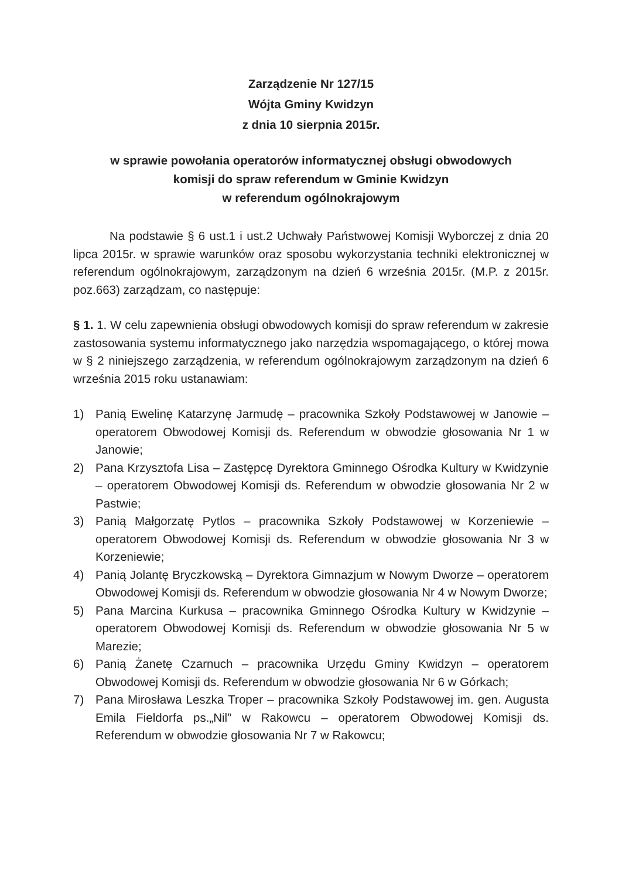Zarządzenie Nr 127/15
Wójta Gminy Kwidzyn
z dnia 10 sierpnia 2015r.
w sprawie powołania operatorów informatycznej obsługi obwodowych
komisji do spraw referendum w Gminie Kwidzyn
w referendum ogólnokrajowym
Na podstawie § 6 ust.1 i ust.2 Uchwały Państwowej Komisji Wyborczej z dnia 20 lipca 2015r. w sprawie warunków oraz sposobu wykorzystania techniki elektronicznej w referendum ogólnokrajowym, zarządzonym na dzień 6 września 2015r. (M.P. z 2015r. poz.663) zarządzam, co następuje:
§ 1. 1. W celu zapewnienia obsługi obwodowych komisji do spraw referendum w zakresie zastosowania systemu informatycznego jako narzędzia wspomagającego, o której mowa w § 2 niniejszego zarządzenia, w referendum ogólnokrajowym zarządzonym na dzień 6 września 2015 roku ustanawiam:
1) Panią Ewelinę Katarzynę Jarmudę – pracownika Szkoły Podstawowej w Janowie – operatorem Obwodowej Komisji ds. Referendum w obwodzie głosowania Nr 1 w Janowie;
2) Pana Krzysztofa Lisa – Zastępcę Dyrektora Gminnego Ośrodka Kultury w Kwidzynie – operatorem Obwodowej Komisji ds. Referendum w obwodzie głosowania Nr 2 w Pastwie;
3) Panią Małgorzatę Pytlos – pracownika Szkoły Podstawowej w Korzeniewie – operatorem Obwodowej Komisji ds. Referendum w obwodzie głosowania Nr 3 w Korzeniewie;
4) Panią Jolantę Bryczkowską – Dyrektora Gimnazjum w Nowym Dworze – operatorem Obwodowej Komisji ds. Referendum w obwodzie głosowania Nr 4 w Nowym Dworze;
5) Pana Marcina Kurkusa – pracownika Gminnego Ośrodka Kultury w Kwidzynie – operatorem Obwodowej Komisji ds. Referendum w obwodzie głosowania Nr 5 w Marezie;
6) Panią Żanetę Czarnuch – pracownika Urzędu Gminy Kwidzyn – operatorem Obwodowej Komisji ds. Referendum w obwodzie głosowania Nr 6 w Górkach;
7) Pana Mirosława Leszka Troper – pracownika Szkoły Podstawowej im. gen. Augusta Emila Fieldorfa ps.„Nil” w Rakowcu – operatorem Obwodowej Komisji ds. Referendum w obwodzie głosowania Nr 7 w Rakowcu;